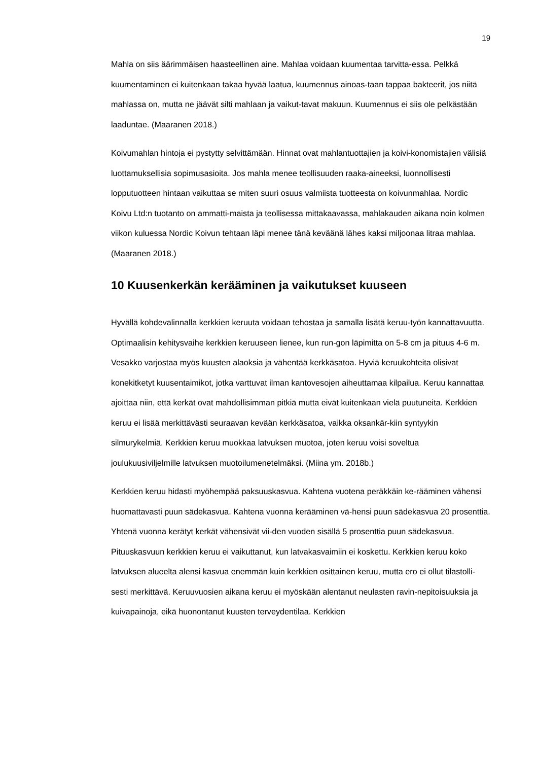19
Mahla on siis äärimmäisen haasteellinen aine. Mahlaa voidaan kuumentaa tarvitta-essa. Pelkkä kuumentaminen ei kuitenkaan takaa hyvää laatua, kuumennus ainoas-taan tappaa bakteerit, jos niitä mahlassa on, mutta ne jäävät silti mahlaan ja vaikut-tavat makuun. Kuumennus ei siis ole pelkästään laaduntae. (Maaranen 2018.)
Koivumahlan hintoja ei pystytty selvittämään. Hinnat ovat mahlantuottajien ja koivi-konomistajien välisiä luottamuksellisia sopimusasioita. Jos mahla menee teollisuuden raaka-aineeksi, luonnollisesti lopputuotteen hintaan vaikuttaa se miten suuri osuus valmiista tuotteesta on koivunmahlaa. Nordic Koivu Ltd:n tuotanto on ammatti-maista ja teollisessa mittakaavassa, mahlakauden aikana noin kolmen viikon kuluessa Nordic Koivun tehtaan läpi menee tänä keväänä lähes kaksi miljoonaa litraa mahlaa. (Maaranen 2018.)
10 Kuusenkerkän kerääminen ja vaikutukset kuuseen
Hyvällä kohdevalinnalla kerkkien keruuta voidaan tehostaa ja samalla lisätä keruu-työn kannattavuutta. Optimaalisin kehitysvaihe kerkkien keruuseen lienee, kun run-gon läpimitta on 5-8 cm ja pituus 4-6 m. Vesakko varjostaa myös kuusten alaoksia ja vähentää kerkkäsatoa. Hyviä keruukohteita olisivat konekitketyt kuusentaimikot, jotka varttuvat ilman kantovesojen aiheuttamaa kilpailua. Keruu kannattaa ajoittaa niin, että kerkät ovat mahdollisimman pitkiä mutta eivät kuitenkaan vielä puutuneita. Kerkkien keruu ei lisää merkittävästi seuraavan kevään kerkkäsatoa, vaikka oksankär-kiin syntyykin silmurykelmiä. Kerkkien keruu muokkaa latvuksen muotoa, joten keruu voisi soveltua joulukuusiviljelmille latvuksen muotoilumenetelmäksi. (Miina ym. 2018b.)
Kerkkien keruu hidasti myöhempää paksuuskasvua. Kahtena vuotena peräkkäin ke-rääminen vähensi huomattavasti puun sädekasvua. Kahtena vuonna kerääminen vä-hensi puun sädekasvua 20 prosenttia. Yhtenä vuonna kerätyt kerkät vähensivät vii-den vuoden sisällä 5 prosenttia puun sädekasvua. Pituuskasvuun kerkkien keruu ei vaikuttanut, kun latvakasvaimiin ei koskettu. Kerkkien keruu koko latvuksen alueelta alensi kasvua enemmän kuin kerkkien osittainen keruu, mutta ero ei ollut tilastolli-sesti merkittävä. Keruuvuosien aikana keruu ei myöskään alentanut neulasten ravin-nepitoisuuksia ja kuivapainoja, eikä huonontanut kuusten terveydentilaa. Kerkkien